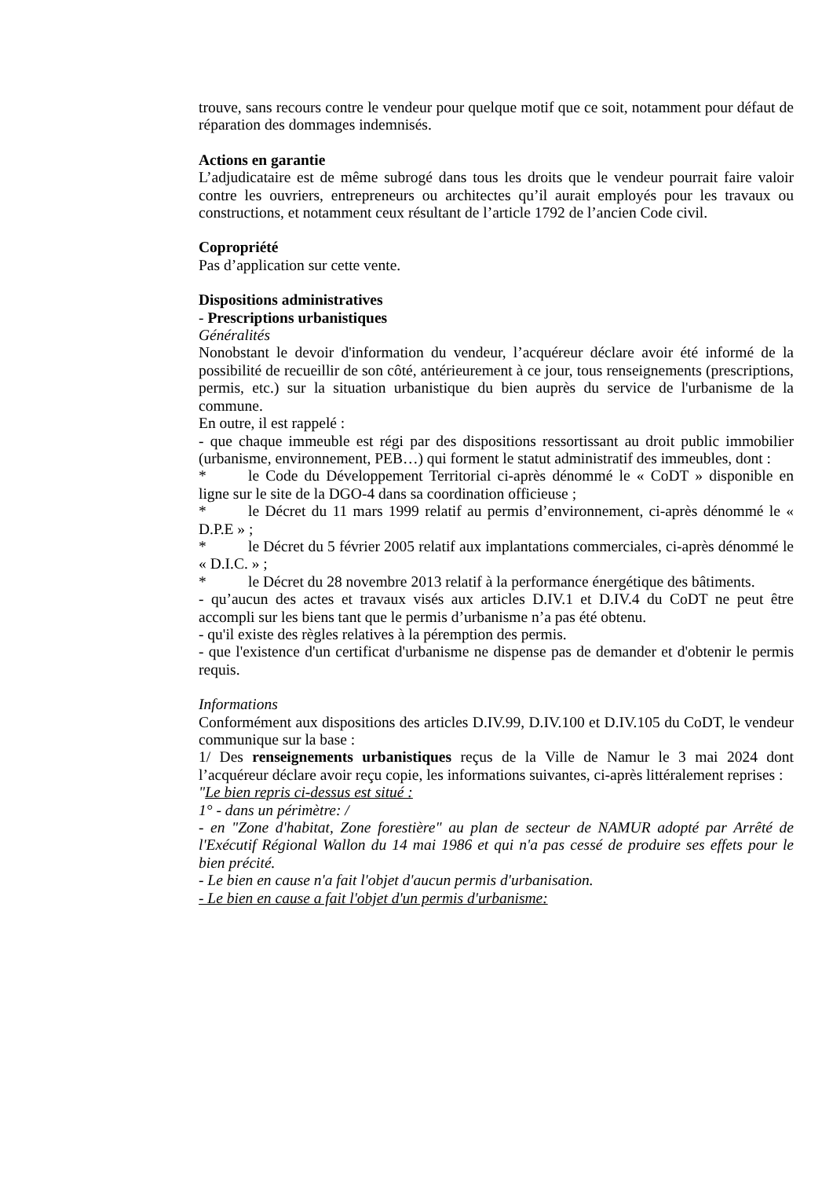trouve, sans recours contre le vendeur pour quelque motif que ce soit, notamment pour défaut de réparation des dommages indemnisés.
Actions en garantie
L’adjudicataire est de même subrogé dans tous les droits que le vendeur pourrait faire valoir contre les ouvriers, entrepreneurs ou architectes qu’il aurait employés pour les travaux ou constructions, et notamment ceux résultant de l’article 1792 de l’ancien Code civil.
Copropriété
Pas d’application sur cette vente.
Dispositions administratives
- Prescriptions urbanistiques
Généralités
Nonobstant le devoir d'information du vendeur, l’acquéreur déclare avoir été informé de la possibilité de recueillir de son côté, antérieurement à ce jour, tous renseignements (prescriptions, permis, etc.) sur la situation urbanistique du bien auprès du service de l'urbanisme de la commune.
En outre, il est rappelé :
- que chaque immeuble est régi par des dispositions ressortissant au droit public immobilier (urbanisme, environnement, PEB…) qui forment le statut administratif des immeubles, dont :
* le Code du Développement Territorial ci-après dénommé le « CoDT » disponible en ligne sur le site de la DGO-4 dans sa coordination officieuse ;
* le Décret du 11 mars 1999 relatif au permis d’environnement, ci-après dénommé le « D.P.E » ;
* le Décret du 5 février 2005 relatif aux implantations commerciales, ci-après dénommé le « D.I.C. » ;
* le Décret du 28 novembre 2013 relatif à la performance énergétique des bâtiments.
- qu’aucun des actes et travaux visés aux articles D.IV.1 et D.IV.4 du CoDT ne peut être accompli sur les biens tant que le permis d’urbanisme n’a pas été obtenu.
- qu'il existe des règles relatives à la péremption des permis.
- que l'existence d'un certificat d'urbanisme ne dispense pas de demander et d'obtenir le permis requis.
Informations
Conformément aux dispositions des articles D.IV.99, D.IV.100 et D.IV.105 du CoDT, le vendeur communique sur la base :
1/ Des renseignements urbanistiques reçus de la Ville de Namur le 3 mai 2024 dont l’acquéreur déclare avoir reçu copie, les informations suivantes, ci-après littéralement reprises :
"Le bien repris ci-dessus est situé :
1° - dans un périmètre: /
- en "Zone d'habitat, Zone forestière" au plan de secteur de NAMUR adopté par Arrêté de l'Exécutif Régional Wallon du 14 mai 1986 et qui n'a pas cessé de produire ses effets pour le bien précité.
- Le bien en cause n'a fait l'objet d'aucun permis d'urbanisation.
- Le bien en cause a fait l'objet d'un permis d'urbanisme: